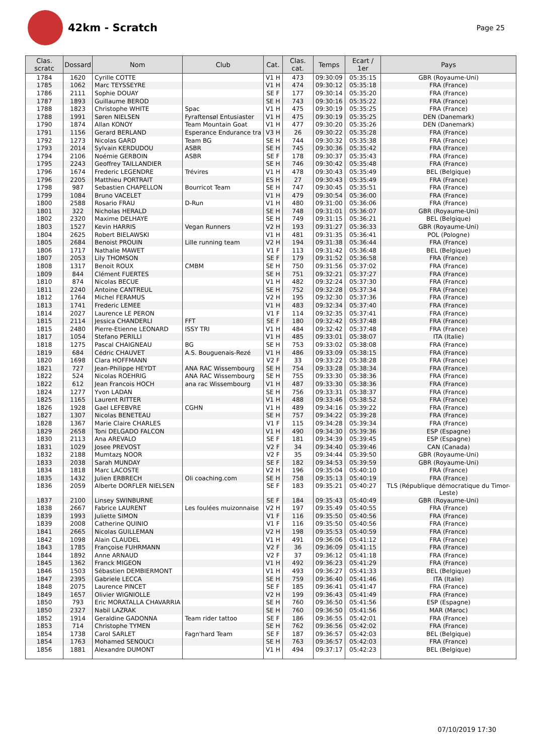42km - Scratch
Page 25
| Clas. scratc | Dossard | Nom | Club | Cat. | Clas. cat. | Temps | Ecart / 1er | Pays |
| --- | --- | --- | --- | --- | --- | --- | --- | --- |
| 1784 | 1620 | Cyrille COTTE | | V1 H | 473 | 09:30:09 | 05:35:15 | GBR (Royaume-Uni) |
| 1785 | 1062 | Marc TEYSSEYRE | | V1 H | 474 | 09:30:12 | 05:35:18 | FRA (France) |
| 1786 | 2111 | Sophie DOUAY | | SE F | 177 | 09:30:14 | 05:35:20 | FRA (France) |
| 1787 | 1893 | Guillaume BEROD | | SE H | 743 | 09:30:16 | 05:35:22 | FRA (France) |
| 1788 | 1823 | Christophe WHITE | Spac | V1 H | 475 | 09:30:19 | 05:35:25 | FRA (France) |
| 1788 | 1991 | Søren NIELSEN | Fyraftensøl Entusiaster | V1 H | 475 | 09:30:19 | 05:35:25 | DEN (Danemark) |
| 1790 | 1874 | Allan KONOY | Team Mountain Goat | V1 H | 477 | 09:30:20 | 05:35:26 | DEN (Danemark) |
| 1791 | 1156 | Gerard BERLAND | Esperance Endurance tra | V3 H | 26 | 09:30:22 | 05:35:28 | FRA (France) |
| 1792 | 1273 | Nicolas GARD | Team BG | SE H | 744 | 09:30:32 | 05:35:38 | FRA (France) |
| 1793 | 2014 | Sylvain KERDUDOU | ASBR | SE H | 745 | 09:30:36 | 05:35:42 | FRA (France) |
| 1794 | 2106 | Noémie GERBOIN | ASBR | SE F | 178 | 09:30:37 | 05:35:43 | FRA (France) |
| 1795 | 2243 | Geoffrey TAILLANDIER | | SE H | 746 | 09:30:42 | 05:35:48 | FRA (France) |
| 1796 | 1674 | Frederic LEGENDRE | Trévires | V1 H | 478 | 09:30:43 | 05:35:49 | BEL (Belgique) |
| 1796 | 2205 | Matthieu PORTRAIT | | ES H | 27 | 09:30:43 | 05:35:49 | FRA (France) |
| 1798 | 987 | Sebastien CHAPELLON | Bourricot Team | SE H | 747 | 09:30:45 | 05:35:51 | FRA (France) |
| 1799 | 1084 | Bruno VACELET | | V1 H | 479 | 09:30:54 | 05:36:00 | FRA (France) |
| 1800 | 2588 | Rosario FRAU | D-Run | V1 H | 480 | 09:31:00 | 05:36:06 | FRA (France) |
| 1801 | 322 | Nicholas HERALD | | SE H | 748 | 09:31:01 | 05:36:07 | GBR (Royaume-Uni) |
| 1802 | 2320 | Maxime DELHAYE | | SE H | 749 | 09:31:15 | 05:36:21 | BEL (Belgique) |
| 1803 | 1527 | Kevin HARRIS | Vegan Runners | V2 H | 193 | 09:31:27 | 05:36:33 | GBR (Royaume-Uni) |
| 1804 | 2625 | Robert BIELAWSKI | | V1 H | 481 | 09:31:35 | 05:36:41 | POL (Pologne) |
| 1805 | 2684 | Benoist PROUIN | Lille running team | V2 H | 194 | 09:31:38 | 05:36:44 | FRA (France) |
| 1806 | 1717 | Nathalie MAWET | | V1 F | 113 | 09:31:42 | 05:36:48 | BEL (Belgique) |
| 1807 | 2053 | Lily THOMSON | | SE F | 179 | 09:31:52 | 05:36:58 | FRA (France) |
| 1808 | 1317 | Benoit ROUX | CMBM | SE H | 750 | 09:31:56 | 05:37:02 | FRA (France) |
| 1809 | 844 | Clément FUERTES | | SE H | 751 | 09:32:21 | 05:37:27 | FRA (France) |
| 1810 | 874 | Nicolas BECUE | | V1 H | 482 | 09:32:24 | 05:37:30 | FRA (France) |
| 1811 | 2240 | Antoine CANTREUL | | SE H | 752 | 09:32:28 | 05:37:34 | FRA (France) |
| 1812 | 1764 | Michel FERAMUS | | V2 H | 195 | 09:32:30 | 05:37:36 | FRA (France) |
| 1813 | 1741 | Frederic LEMEE | | V1 H | 483 | 09:32:34 | 05:37:40 | FRA (France) |
| 1814 | 2027 | Laurence LE PERON | | V1 F | 114 | 09:32:35 | 05:37:41 | FRA (France) |
| 1815 | 2114 | Jessica CHANDERLI | FFT | SE F | 180 | 09:32:42 | 05:37:48 | FRA (France) |
| 1815 | 2480 | Pierre-Etienne LEONARD | ISSY TRI | V1 H | 484 | 09:32:42 | 05:37:48 | FRA (France) |
| 1817 | 1054 | Stefano PERILLI | | V1 H | 485 | 09:33:01 | 05:38:07 | ITA (Italie) |
| 1818 | 1275 | Pascal CHAIGNEAU | BG | SE H | 753 | 09:33:02 | 05:38:08 | FRA (France) |
| 1819 | 684 | Cédric CHAUVET | A.S. Bouguenais-Rezé | V1 H | 486 | 09:33:09 | 05:38:15 | FRA (France) |
| 1820 | 1698 | Clara HOFFMANN | | V2 F | 33 | 09:33:22 | 05:38:28 | FRA (France) |
| 1821 | 727 | Jean-Philippe HEYDT | ANA RAC Wissembourg | SE H | 754 | 09:33:28 | 05:38:34 | FRA (France) |
| 1822 | 524 | Nicolas ROEHRIG | ANA RAC Wissembourg | SE H | 755 | 09:33:30 | 05:38:36 | FRA (France) |
| 1822 | 612 | Jean Francois HOCH | ana rac Wissembourg | V1 H | 487 | 09:33:30 | 05:38:36 | FRA (France) |
| 1824 | 1277 | Yvon LADAN | | SE H | 756 | 09:33:31 | 05:38:37 | FRA (France) |
| 1825 | 1165 | Laurent RITTER | | V1 H | 488 | 09:33:46 | 05:38:52 | FRA (France) |
| 1826 | 1928 | Gael LEFEBVRE | CGHN | V1 H | 489 | 09:34:16 | 05:39:22 | FRA (France) |
| 1827 | 1307 | Nicolas BENETEAU | | SE H | 757 | 09:34:22 | 05:39:28 | FRA (France) |
| 1828 | 1367 | Marie Claire CHARLES | | V1 F | 115 | 09:34:28 | 05:39:34 | FRA (France) |
| 1829 | 2658 | Toni DELGADO FALCON | | V1 H | 490 | 09:34:30 | 05:39:36 | ESP (Espagne) |
| 1830 | 2113 | Ana AREVALO | | SE F | 181 | 09:34:39 | 05:39:45 | ESP (Espagne) |
| 1831 | 1029 | Josee PREVOST | | V2 F | 34 | 09:34:40 | 05:39:46 | CAN (Canada) |
| 1832 | 2188 | Mumtazş NOOR | | V2 F | 35 | 09:34:44 | 05:39:50 | GBR (Royaume-Uni) |
| 1833 | 2038 | Sarah MUNDAY | | SE F | 182 | 09:34:53 | 05:39:59 | GBR (Royaume-Uni) |
| 1834 | 1818 | Marc LACOSTE | | V2 H | 196 | 09:35:04 | 05:40:10 | FRA (France) |
| 1835 | 1432 | Julien ERBRECH | Oli coaching.com | SE H | 758 | 09:35:13 | 05:40:19 | FRA (France) |
| 1836 | 2059 | Alberte DORFLER NIELSEN | | SE F | 183 | 09:35:21 | 05:40:27 | TLS (République démocratique du Timor-Leste) |
| 1837 | 2100 | Linsey SWINBURNE | | SE F | 184 | 09:35:43 | 05:40:49 | GBR (Royaume-Uni) |
| 1838 | 2667 | Fabrice LAURENT | Les foulées muizonnaise | V2 H | 197 | 09:35:49 | 05:40:55 | FRA (France) |
| 1839 | 1993 | Juliette SIMON | | V1 F | 116 | 09:35:50 | 05:40:56 | FRA (France) |
| 1839 | 2008 | Catherine QUINIO | | V1 F | 116 | 09:35:50 | 05:40:56 | FRA (France) |
| 1841 | 2665 | Nicolas GUILLEMAN | | V2 H | 198 | 09:35:53 | 05:40:59 | FRA (France) |
| 1842 | 1098 | Alain CLAUDEL | | V1 H | 491 | 09:36:06 | 05:41:12 | FRA (France) |
| 1843 | 1785 | Françoise FUHRMANN | | V2 F | 36 | 09:36:09 | 05:41:15 | FRA (France) |
| 1844 | 1892 | Anne ARNAUD | | V2 F | 37 | 09:36:12 | 05:41:18 | FRA (France) |
| 1845 | 1362 | Franck MIGEON | | V1 H | 492 | 09:36:23 | 05:41:29 | FRA (France) |
| 1846 | 1503 | Sébastien DEMBIERMONT | | V1 H | 493 | 09:36:27 | 05:41:33 | BEL (Belgique) |
| 1847 | 2395 | Gabriele LECCA | | SE H | 759 | 09:36:40 | 05:41:46 | ITA (Italie) |
| 1848 | 2075 | Laurence PINCET | | SE F | 185 | 09:36:41 | 05:41:47 | FRA (France) |
| 1849 | 1657 | Olivier WIGNIOLLE | | V2 H | 199 | 09:36:43 | 05:41:49 | FRA (France) |
| 1850 | 793 | Eric MORATALLA CHAVARRIA | | SE H | 760 | 09:36:50 | 05:41:56 | ESP (Espagne) |
| 1850 | 2327 | Nabil LAZRAK | | SE H | 760 | 09:36:50 | 05:41:56 | MAR (Maroc) |
| 1852 | 1914 | Geraldine GADONNA | Team rider tattoo | SE F | 186 | 09:36:55 | 05:42:01 | FRA (France) |
| 1853 | 714 | Christophe TYMEN | | SE H | 762 | 09:36:56 | 05:42:02 | FRA (France) |
| 1854 | 1738 | Carol SARLET | Fagn'hard Team | SE F | 187 | 09:36:57 | 05:42:03 | BEL (Belgique) |
| 1854 | 1763 | Mohamed SENOUCI | | SE H | 763 | 09:36:57 | 05:42:03 | FRA (France) |
| 1856 | 1881 | Alexandre DUMONT | | V1 H | 494 | 09:37:17 | 05:42:23 | BEL (Belgique) |
07/10/2019 17:30